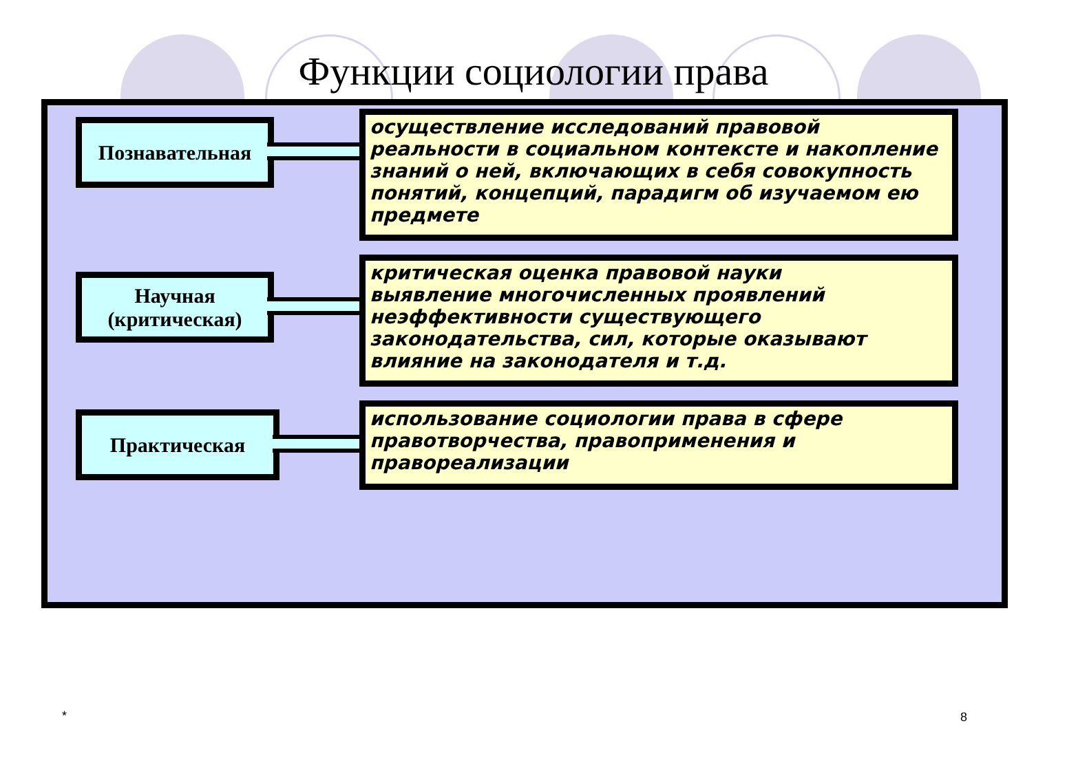Функции социологии права
Познавательная
осуществление исследований правовой реальности в социальном контексте и накопление знаний о ней, включающих в себя совокупность понятий, концепций, парадигм об изучаемом ею предмете
Научная (критическая)
критическая оценка правовой науки
выявление многочисленных проявлений неэффективности существующего законодательства, сил, которые оказывают влияние на законодателя и т.д.
Практическая
использование социологии права в сфере правотворчества, правоприменения и правореализации
* 8